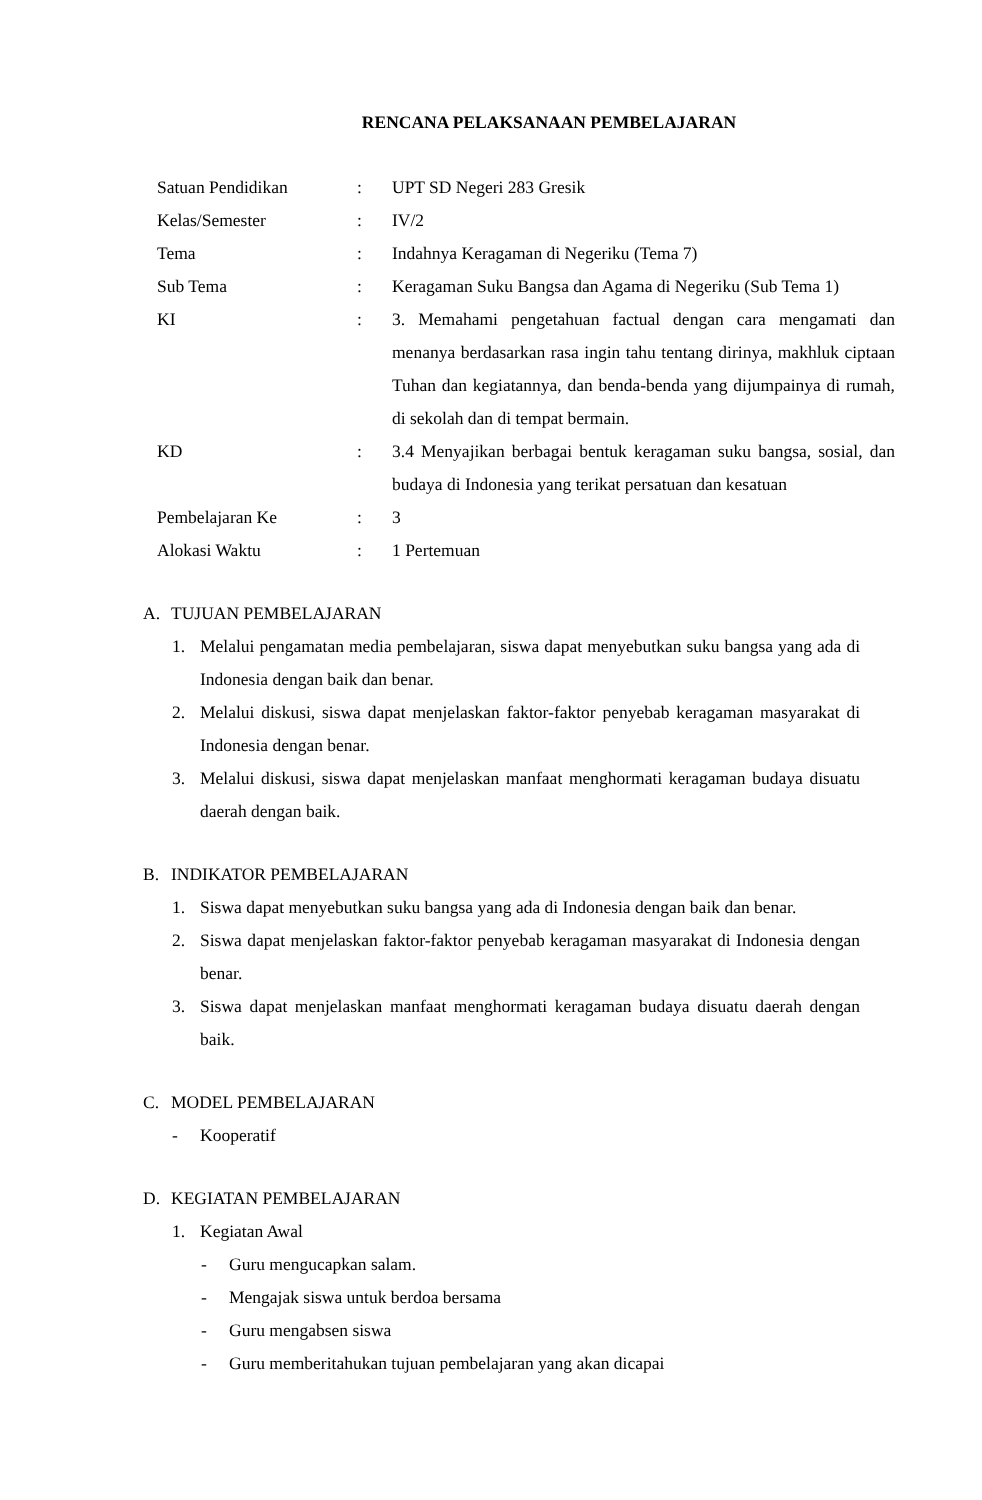RENCANA PELAKSANAAN PEMBELAJARAN
| Satuan Pendidikan | : | UPT SD Negeri 283 Gresik |
| Kelas/Semester | : | IV/2 |
| Tema | : | Indahnya Keragaman di Negeriku (Tema 7) |
| Sub Tema | : | Keragaman Suku Bangsa dan Agama di Negeriku (Sub Tema 1) |
| KI | : | 3. Memahami pengetahuan factual dengan cara mengamati dan menanya berdasarkan rasa ingin tahu tentang dirinya, makhluk ciptaan Tuhan dan kegiatannya, dan benda-benda yang dijumpainya di rumah, di sekolah dan di tempat bermain. |
| KD | : | 3.4 Menyajikan berbagai bentuk keragaman suku bangsa, sosial, dan budaya di Indonesia yang terikat persatuan dan kesatuan |
| Pembelajaran Ke | : | 3 |
| Alokasi Waktu | : | 1 Pertemuan |
A. TUJUAN PEMBELAJARAN
1. Melalui pengamatan media pembelajaran, siswa dapat menyebutkan suku bangsa yang ada di Indonesia dengan baik dan benar.
2. Melalui diskusi, siswa dapat menjelaskan faktor-faktor penyebab keragaman masyarakat di Indonesia dengan benar.
3. Melalui diskusi, siswa dapat menjelaskan manfaat menghormati keragaman budaya disuatu daerah dengan baik.
B. INDIKATOR PEMBELAJARAN
1. Siswa dapat menyebutkan suku bangsa yang ada di Indonesia dengan baik dan benar.
2. Siswa dapat menjelaskan faktor-faktor penyebab keragaman masyarakat di Indonesia dengan benar.
3. Siswa dapat menjelaskan manfaat menghormati keragaman budaya disuatu daerah dengan baik.
C. MODEL PEMBELAJARAN
- Kooperatif
D. KEGIATAN PEMBELAJARAN
1. Kegiatan Awal
- Guru mengucapkan salam.
- Mengajak siswa untuk berdoa bersama
- Guru mengabsen siswa
- Guru memberitahukan tujuan pembelajaran yang akan dicapai